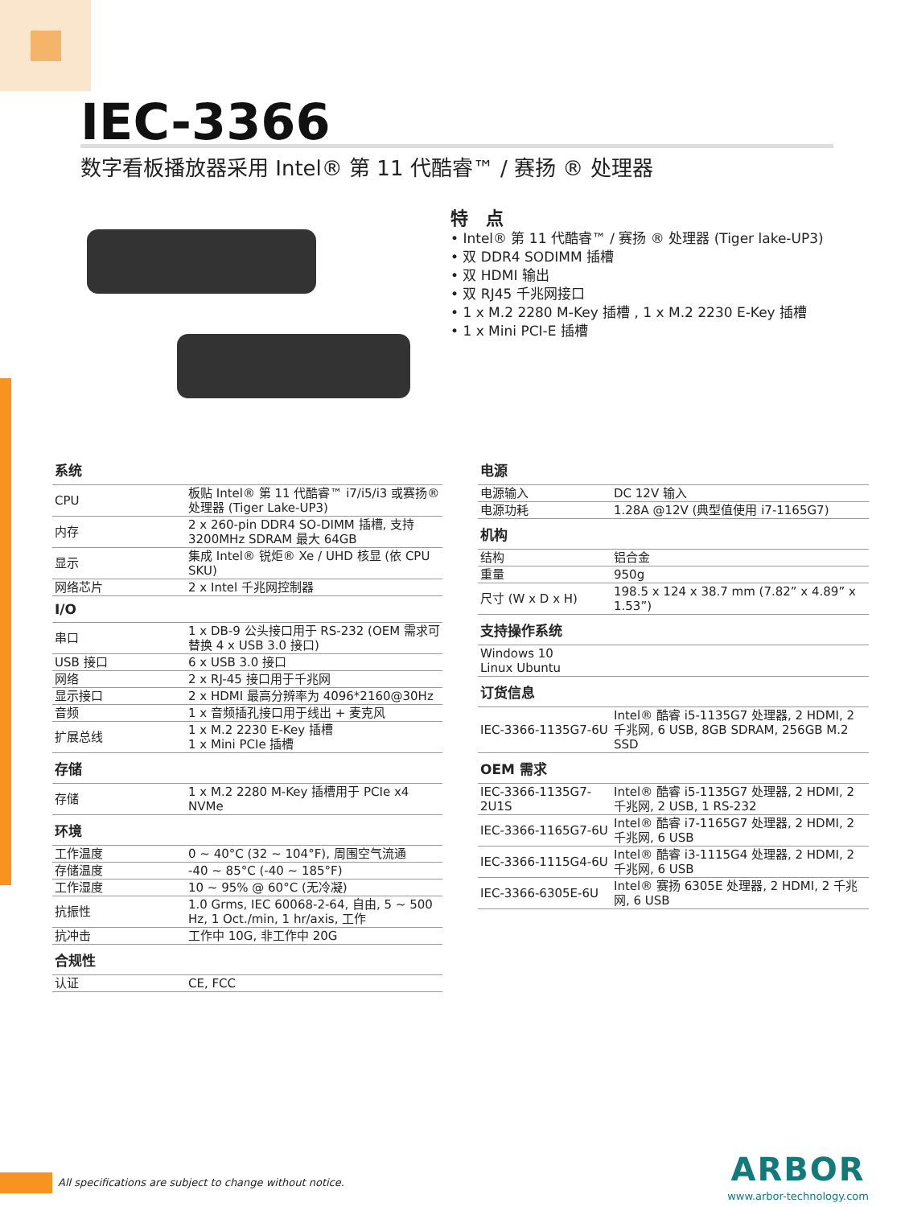IEC-3366
数字看板播放器采用 Intel® 第 11 代酷睿™ / 赛扬 ® 处理器
特　点
• Intel® 第 11 代酷睿™ / 赛扬 ® 处理器 (Tiger lake-UP3)
• 双 DDR4 SODIMM 插槽
• 双 HDMI 输出
• 双 RJ45 千兆网接口
• 1 x M.2 2280 M-Key 插槽 , 1 x M.2 2230 E-Key 插槽
• 1 x Mini PCI-E 插槽
| 系统 | |
| --- | --- |
| CPU | 板贴 Intel® 第 11 代酷睿™ i7/i5/i3 或赛扬® 处理器 (Tiger Lake-UP3) |
| 内存 | 2 x 260-pin DDR4 SO-DIMM 插槽, 支持 3200MHz SDRAM 最大 64GB |
| 显示 | 集成 Intel® 锐炬® Xe / UHD 核显 (依 CPU SKU) |
| 网络芯片 | 2 x Intel 千兆网控制器 |
| I/O | |
| 串口 | 1 x DB-9 公头接口用于 RS-232 (OEM 需求可替换 4 x USB 3.0 接口) |
| USB 接口 | 6 x USB 3.0 接口 |
| 网络 | 2 x RJ-45 接口用于千兆网 |
| 显示接口 | 2 x HDMI 最高分辨率为 4096*2160@30Hz |
| 音频 | 1 x 音频插孔接口用于线出 + 麦克风 |
| 扩展总线 | 1 x M.2 2230 E-Key 插槽 1 x Mini PCIe 插槽 |
| 存储 | |
| 存储 | 1 x M.2 2280 M-Key 插槽用于 PCIe x4 NVMe |
| 环境 | |
| 工作温度 | 0 ~ 40°C (32 ~ 104°F), 周围空气流通 |
| 存储温度 | -40 ~ 85°C (-40 ~ 185°F) |
| 工作湿度 | 10 ~ 95% @ 60°C (无冷凝) |
| 抗振性 | 1.0 Grms, IEC 60068-2-64, 自由, 5 ~ 500 Hz, 1 Oct./min, 1 hr/axis, 工作 |
| 抗冲击 | 工作中 10G, 非工作中 20G |
| 合规性 | |
| 认证 | CE, FCC |
| 电源 | |
| --- | --- |
| 电源输入 | DC 12V 输入 |
| 电源功耗 | 1.28A @12V (典型值使用 i7-1165G7) |
| 机构 | |
| 结构 | 铝合金 |
| 重量 | 950g |
| 尺寸 (W x D x H) | 198.5 x 124 x 38.7 mm (7.82” x 4.89” x 1.53”) |
| 支持操作系统 | |
| Windows 10 Linux Ubuntu | |
| 订货信息 | |
| IEC-3366-1135G7-6U | Intel® 酷睿 i5-1135G7 处理器, 2 HDMI, 2 千兆网, 6 USB, 8GB SDRAM, 256GB M.2 SSD |
| OEM 需求 | |
| IEC-3366-1135G7-2U1S | Intel® 酷睿 i5-1135G7 处理器, 2 HDMI, 2 千兆网, 2 USB, 1 RS-232 |
| IEC-3366-1165G7-6U | Intel® 酷睿 i7-1165G7 处理器, 2 HDMI, 2 千兆网, 6 USB |
| IEC-3366-1115G4-6U | Intel® 酷睿 i3-1115G4 处理器, 2 HDMI, 2 千兆网, 6 USB |
| IEC-3366-6305E-6U | Intel® 赛扬 6305E 处理器, 2 HDMI, 2 千兆网, 6 USB |
All specifications are subject to change without notice.
ARBOR
www.arbor-technology.com